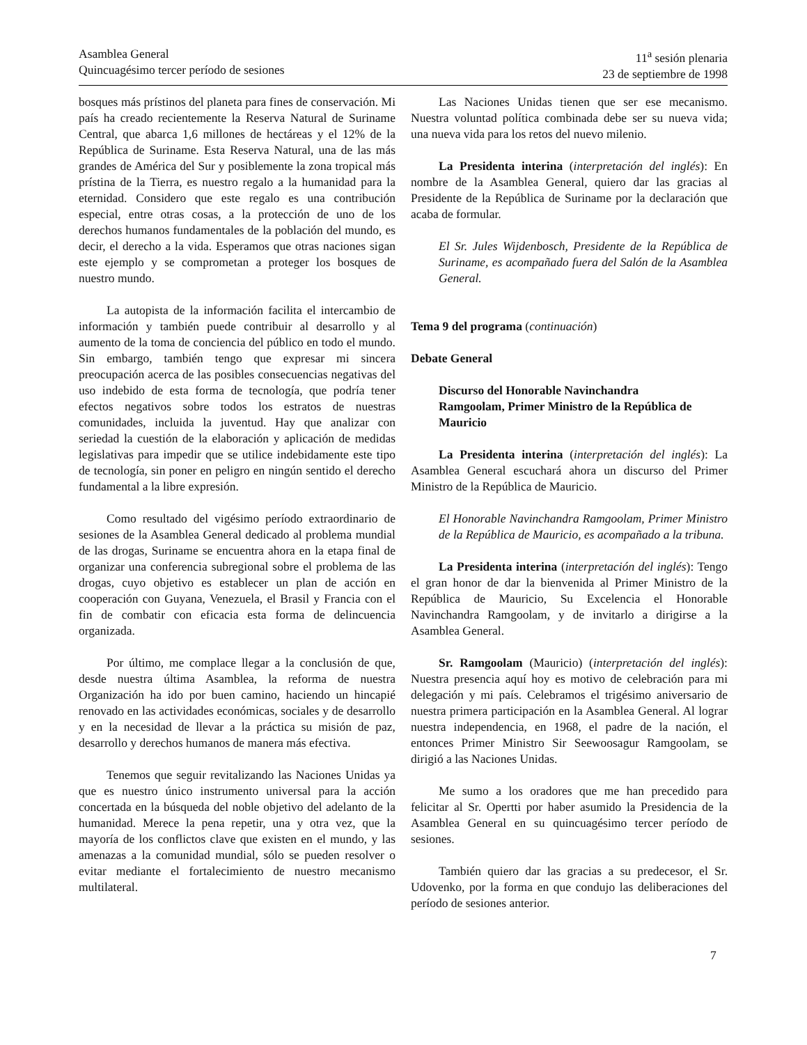Asamblea General
Quincuagésimo tercer período de sesiones
11<sup>a</sup> sesión plenaria
23 de septiembre de 1998
bosques más prístinos del planeta para fines de conservación. Mi país ha creado recientemente la Reserva Natural de Suriname Central, que abarca 1,6 millones de hectáreas y el 12% de la República de Suriname. Esta Reserva Natural, una de las más grandes de América del Sur y posiblemente la zona tropical más prístina de la Tierra, es nuestro regalo a la humanidad para la eternidad. Considero que este regalo es una contribución especial, entre otras cosas, a la protección de uno de los derechos humanos fundamentales de la población del mundo, es decir, el derecho a la vida. Esperamos que otras naciones sigan este ejemplo y se comprometan a proteger los bosques de nuestro mundo.
La autopista de la información facilita el intercambio de información y también puede contribuir al desarrollo y al aumento de la toma de conciencia del público en todo el mundo. Sin embargo, también tengo que expresar mi sincera preocupación acerca de las posibles consecuencias negativas del uso indebido de esta forma de tecnología, que podría tener efectos negativos sobre todos los estratos de nuestras comunidades, incluida la juventud. Hay que analizar con seriedad la cuestión de la elaboración y aplicación de medidas legislativas para impedir que se utilice indebidamente este tipo de tecnología, sin poner en peligro en ningún sentido el derecho fundamental a la libre expresión.
Como resultado del vigésimo período extraordinario de sesiones de la Asamblea General dedicado al problema mundial de las drogas, Suriname se encuentra ahora en la etapa final de organizar una conferencia subregional sobre el problema de las drogas, cuyo objetivo es establecer un plan de acción en cooperación con Guyana, Venezuela, el Brasil y Francia con el fin de combatir con eficacia esta forma de delincuencia organizada.
Por último, me complace llegar a la conclusión de que, desde nuestra última Asamblea, la reforma de nuestra Organización ha ido por buen camino, haciendo un hincapié renovado en las actividades económicas, sociales y de desarrollo y en la necesidad de llevar a la práctica su misión de paz, desarrollo y derechos humanos de manera más efectiva.
Tenemos que seguir revitalizando las Naciones Unidas ya que es nuestro único instrumento universal para la acción concertada en la búsqueda del noble objetivo del adelanto de la humanidad. Merece la pena repetir, una y otra vez, que la mayoría de los conflictos clave que existen en el mundo, y las amenazas a la comunidad mundial, sólo se pueden resolver o evitar mediante el fortalecimiento de nuestro mecanismo multilateral.
Las Naciones Unidas tienen que ser ese mecanismo. Nuestra voluntad política combinada debe ser su nueva vida; una nueva vida para los retos del nuevo milenio.
La Presidenta interina (interpretación del inglés): En nombre de la Asamblea General, quiero dar las gracias al Presidente de la República de Suriname por la declaración que acaba de formular.
El Sr. Jules Wijdenbosch, Presidente de la República de Suriname, es acompañado fuera del Salón de la Asamblea General.
Tema 9 del programa (continuación)
Debate General
Discurso del Honorable Navinchandra Ramgoolam, Primer Ministro de la República de Mauricio
La Presidenta interina (interpretación del inglés): La Asamblea General escuchará ahora un discurso del Primer Ministro de la República de Mauricio.
El Honorable Navinchandra Ramgoolam, Primer Ministro de la República de Mauricio, es acompañado a la tribuna.
La Presidenta interina (interpretación del inglés): Tengo el gran honor de dar la bienvenida al Primer Ministro de la República de Mauricio, Su Excelencia el Honorable Navinchandra Ramgoolam, y de invitarlo a dirigirse a la Asamblea General.
Sr. Ramgoolam (Mauricio) (interpretación del inglés): Nuestra presencia aquí hoy es motivo de celebración para mi delegación y mi país. Celebramos el trigésimo aniversario de nuestra primera participación en la Asamblea General. Al lograr nuestra independencia, en 1968, el padre de la nación, el entonces Primer Ministro Sir Seewoosagur Ramgoolam, se dirigió a las Naciones Unidas.
Me sumo a los oradores que me han precedido para felicitar al Sr. Opertti por haber asumido la Presidencia de la Asamblea General en su quincuagésimo tercer período de sesiones.
También quiero dar las gracias a su predecesor, el Sr. Udovenko, por la forma en que condujo las deliberaciones del período de sesiones anterior.
7